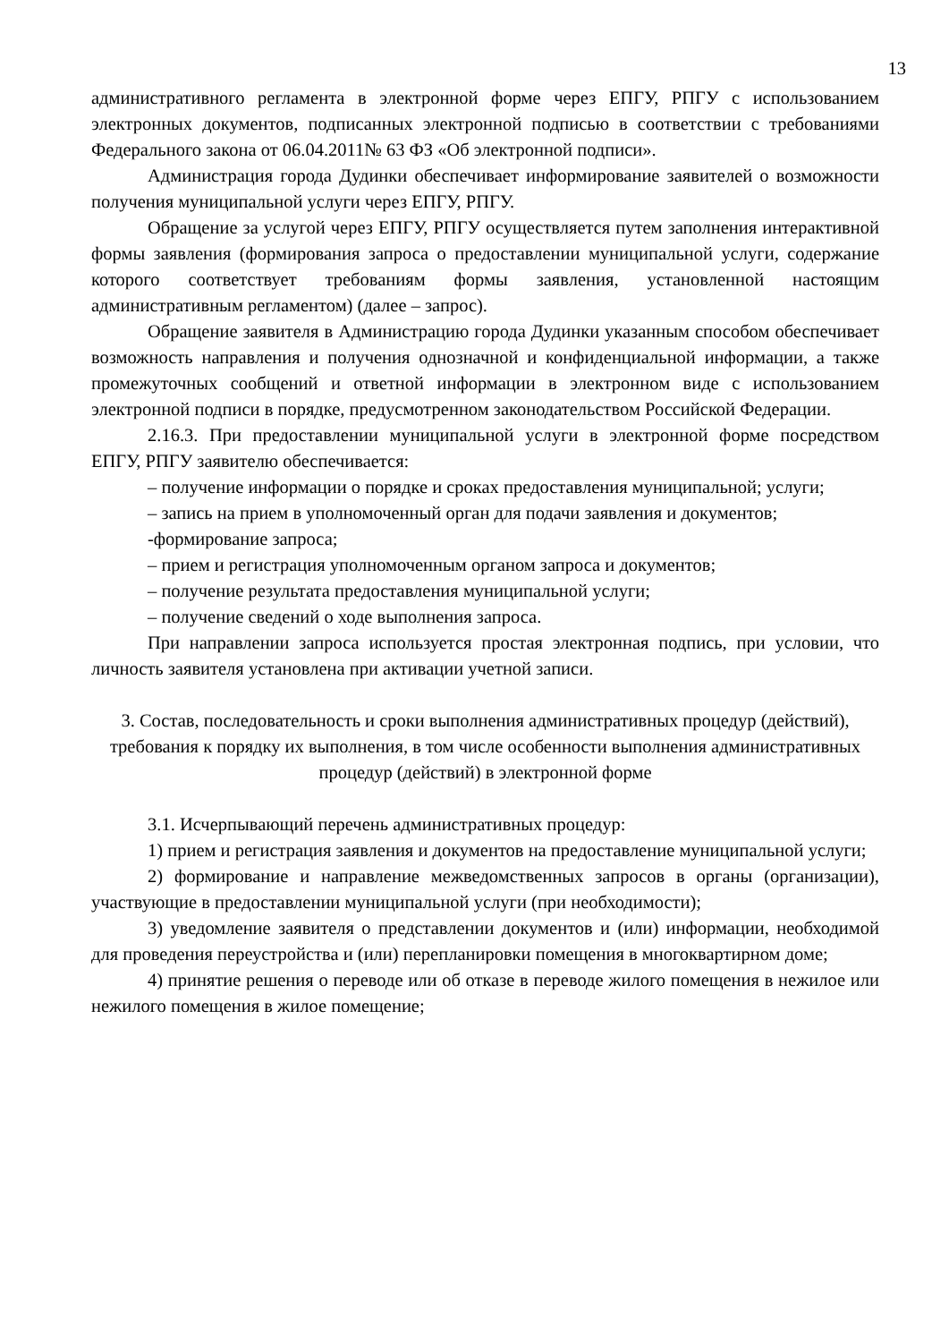13
административного регламента в электронной форме через ЕПГУ, РПГУ с использованием электронных документов, подписанных электронной подписью в соответствии с требованиями Федерального закона от 06.04.2011№ 63 ФЗ «Об электронной подписи».
Администрация города Дудинки обеспечивает информирование заявителей о возможности получения муниципальной услуги через ЕПГУ, РПГУ.
Обращение за услугой через ЕПГУ, РПГУ осуществляется путем заполнения интерактивной формы заявления (формирования запроса о предоставлении муниципальной услуги, содержание которого соответствует требованиям формы заявления, установленной настоящим административным регламентом) (далее – запрос).
Обращение заявителя в Администрацию города Дудинки указанным способом обеспечивает возможность направления и получения однозначной и конфиденциальной информации, а также промежуточных сообщений и ответной информации в электронном виде с использованием электронной подписи в порядке, предусмотренном законодательством Российской Федерации.
2.16.3. При предоставлении муниципальной услуги в электронной форме посредством ЕПГУ, РПГУ заявителю обеспечивается:
– получение информации о порядке и сроках предоставления муниципальной; услуги;
– запись на прием в уполномоченный орган для подачи заявления и документов;
-формирование запроса;
– прием и регистрация уполномоченным органом запроса и документов;
– получение результата предоставления муниципальной услуги;
– получение сведений о ходе выполнения запроса.
При направлении запроса используется простая электронная подпись, при условии, что личность заявителя установлена при активации учетной записи.
3. Состав, последовательность и сроки выполнения административных процедур (действий), требования к порядку их выполнения, в том числе особенности выполнения административных процедур (действий) в электронной форме
3.1. Исчерпывающий перечень административных процедур:
1) прием и регистрация заявления и документов на предоставление муниципальной услуги;
2) формирование и направление межведомственных запросов в органы (организации), участвующие в предоставлении муниципальной услуги (при необходимости);
3) уведомление заявителя о представлении документов и (или) информации, необходимой для проведения переустройства и (или) перепланировки помещения в многоквартирном доме;
4) принятие решения о переводе или об отказе в переводе жилого помещения в нежилое или нежилого помещения в жилое помещение;